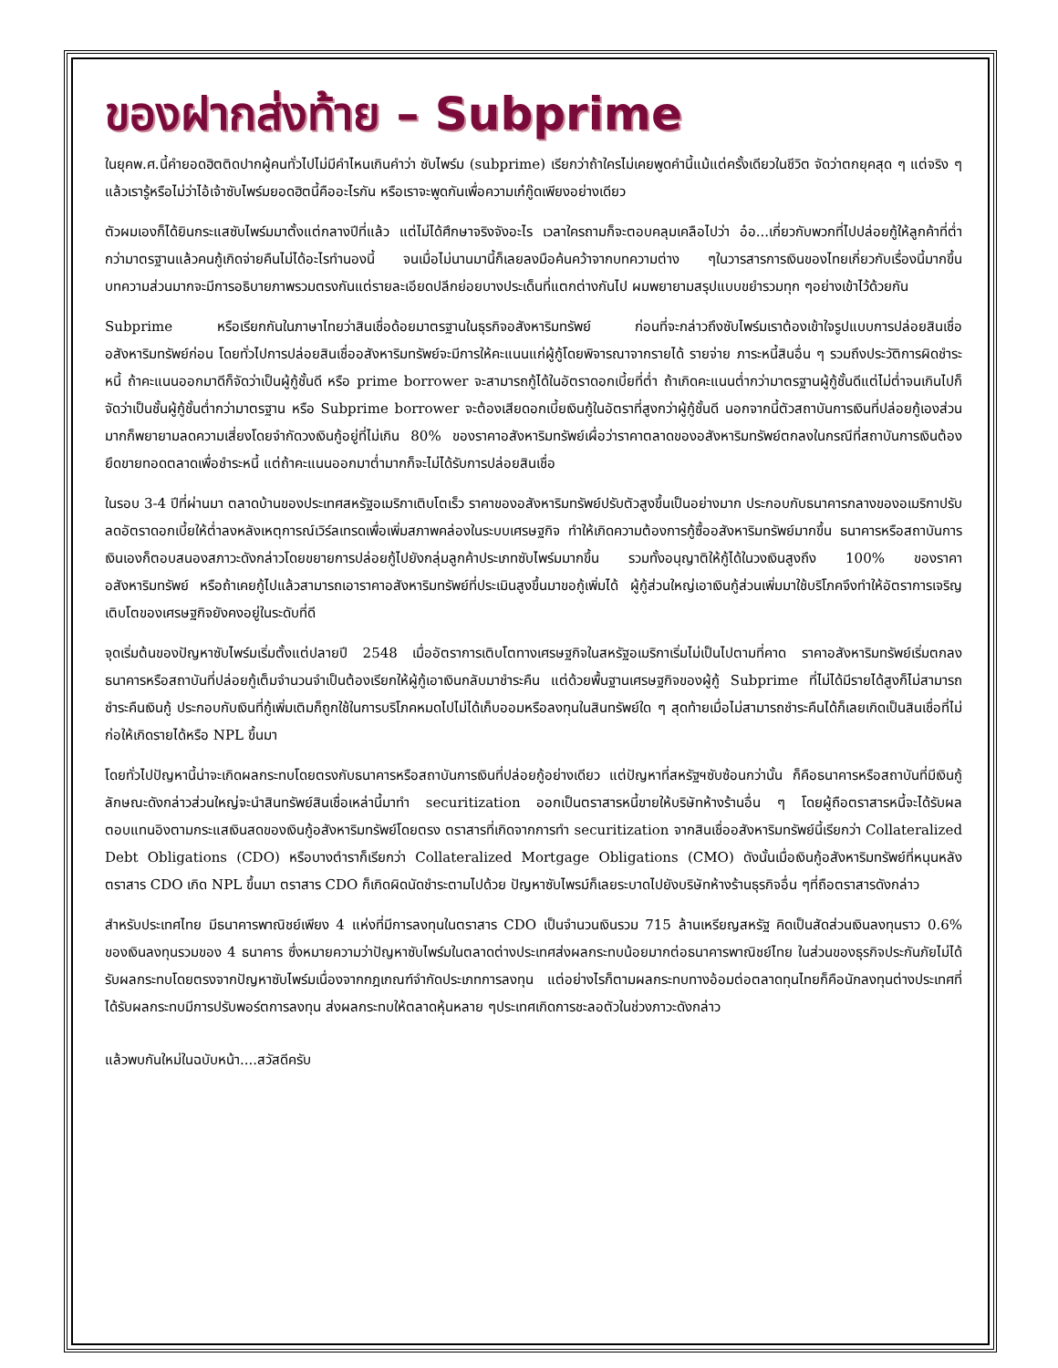ของฝากส่งท้าย – Subprime
ในยุคพ.ศ.นี้คำยอดฮิตติดปากผู้คนทั่วไปไม่มีคำไหนเกินคำว่า ซับไพร์ม (subprime) เรียกว่าถ้าใครไม่เคยพูดคำนี้แม้แต่ครั้งเดียวในชีวิต จัดว่าตกยุคสุด ๆ แต่จริง ๆแล้วเรารู้หรือไม่ว่าไอ้เจ้าซับไพร์มยอดฮิตนี้คืออะไรกัน หรือเราจะพูดกันเพื่อความเก๋กู๊ดเพียงอย่างเดียว
ตัวผมเองก็ได้ยินกระแสซับไพร์มมาตั้งแต่กลางปีที่แล้ว แต่ไม่ได้ศึกษาจริงจังอะไร เวลาใครถามก็จะตอบคลุมเคลือไปว่า อ๋อ...เกี่ยวกับพวกที่ไปปล่อยกู้ให้ลูกค้าที่ต่ำกว่ามาตรฐานแล้วคนกู้เกิดจ่ายคืนไม่ได้อะไรทำนองนี้ จนเมื่อไม่นานมานี้ก็เลยลงมือค้นคว้าจากบทความต่าง ๆในวารสารการเงินของไทยเกี่ยวกับเรื่องนี้มากขึ้น บทความส่วนมากจะมีการอธิบายภาพรวมตรงกันแต่รายละเอียดปลีกย่อยบางประเด็นที่แตกต่างกันไป ผมพยายามสรุปแบบขยำรวมทุก ๆอย่างเข้าไว้ด้วยกัน
Subprime หรือเรียกกันในภาษาไทยว่าสินเชื่อด้อยมาตรฐานในธุรกิจอสังหาริมทรัพย์ ก่อนที่จะกล่าวถึงซับไพร์มเราต้องเข้าใจรูปแบบการปล่อยสินเชื่ออสังหาริมทรัพย์ก่อน โดยทั่วไปการปล่อยสินเชื่ออสังหาริมทรัพย์จะมีการให้คะแนนแก่ผู้กู้โดยพิจารณาจากรายได้ รายจ่าย ภาระหนี้สินอื่น ๆ รวมถึงประวัติการผิดชำระหนี้ ถ้าคะแนนออกมาดีก็จัดว่าเป็นผู้กู้ชั้นดี หรือ prime borrower จะสามารถกู้ได้ในอัตราดอกเบี้ยที่ต่ำ ถ้าเกิดคะแนนต่ำกว่ามาตรฐานผู้กู้ชั้นดีแต่ไม่ต่ำจนเกินไปก็จัดว่าเป็นชั้นผู้กู้ชั้นต่ำกว่ามาตรฐาน หรือ Subprime borrower จะต้องเสียดอกเบี้ยเงินกู้ในอัตราที่สูงกว่าผู้กู้ชั้นดี นอกจากนี้ตัวสถาบันการเงินที่ปล่อยกู้เองส่วนมากก็พยายามลดความเสี่ยงโดยจำกัดวงเงินกู้อยู่ที่ไม่เกิน 80% ของราคาอสังหาริมทรัพย์เผื่อว่าราคาตลาดของอสังหาริมทรัพย์ตกลงในกรณีที่สถาบันการเงินต้องยึดขายทอดตลาดเพื่อชำระหนี้ แต่ถ้าคะแนนออกมาต่ำมากก็จะไม่ได้รับการปล่อยสินเชื่อ
ในรอบ 3-4 ปีที่ผ่านมา ตลาดบ้านของประเทศสหรัฐอเมริกาเติบโตเร็ว ราคาของอสังหาริมทรัพย์ปรับตัวสูงขึ้นเป็นอย่างมาก ประกอบกับธนาคารกลางของอเมริกาปรับลดอัตราดอกเบี้ยให้ต่ำลงหลังเหตุการณ์เวิร์ลเทรดเพื่อเพิ่มสภาพคล่องในระบบเศรษฐกิจ ทำให้เกิดความต้องการกู้ซื้ออสังหาริมทรัพย์มากขึ้น ธนาคารหรือสถาบันการเงินเองก็ตอบสนองสภาวะดังกล่าวโดยขยายการปล่อยกู้ไปยังกลุ่มลูกค้าประเภทซับไพร์มมากขึ้น รวมทั้งอนุญาติให้กู้ได้ในวงเงินสูงถึง 100% ของราคาอสังหาริมทรัพย์ หรือถ้าเคยกู้ไปแล้วสามารถเอาราคาอสังหาริมทรัพย์ที่ประเมินสูงขึ้นมาขอกู้เพิ่มได้ ผู้กู้ส่วนใหญ่เอาเงินกู้ส่วนเพิ่มมาใช้บริโภคจึงทำให้อัตราการเจริญเติบโตของเศรษฐกิจยังคงอยู่ในระดับที่ดี
จุดเริ่มต้นของปัญหาซับไพร์มเริ่มตั้งแต่ปลายปี 2548 เมื่ออัตราการเติบโตทางเศรษฐกิจในสหรัฐอเมริกาเริ่มไม่เป็นไปตามที่คาด ราคาอสังหาริมทรัพย์เริ่มตกลง ธนาคารหรือสถาบันที่ปล่อยกู้เต็มจำนวนจำเป็นต้องเรียกให้ผู้กู้เอาเงินกลับมาชำระคืน แต่ด้วยพื้นฐานเศรษฐกิจของผู้กู้ Subprime ที่ไม่ได้มีรายได้สูงก็ไม่สามารถชำระคืนเงินกู้ ประกอบกับเงินที่กู้เพิ่มเติมก็ถูกใช้ในการบริโภคหมดไปไม่ได้เก็บออมหรือลงทุนในสินทรัพย์ใด ๆ สุดท้ายเมื่อไม่สามารถชำระคืนได้ก็เลยเกิดเป็นสินเชื่อที่ไม่ก่อให้เกิดรายได้หรือ NPL ขึ้นมา
โดยทั่วไปปัญหานี้น่าจะเกิดผลกระทบโดยตรงกับธนาคารหรือสถาบันการเงินที่ปล่อยกู้อย่างเดียว แต่ปัญหาที่สหรัฐฯซับซ้อนกว่านั้น ก็คือธนาคารหรือสถาบันที่มีเงินกู้ลักษณะดังกล่าวส่วนใหญ่จะนำสินทรัพย์สินเชื่อเหล่านี้มาทำ securitization ออกเป็นตราสารหนี้ขายให้บริษัทห้างร้านอื่น ๆ โดยผู้ถือตราสารหนี้จะได้รับผลตอบแทนอิงตามกระแสเงินสดของเงินกู้อสังหาริมทรัพย์โดยตรง ตราสารที่เกิดจากการทำ securitization จากสินเชื่ออสังหาริมทรัพย์นี้เรียกว่า Collateralized Debt Obligations (CDO) หรือบางตำราก็เรียกว่า Collateralized Mortgage Obligations (CMO) ดังนั้นเมื่อเงินกู้อสังหาริมทรัพย์ที่หนุนหลังตราสาร CDO เกิด NPL ขึ้นมา ตราสาร CDO ก็เกิดผิดนัดชำระตามไปด้วย ปัญหาซับไพรม์ก็เลยระบาดไปยังบริษัทห้างร้านธุรกิจอื่น ๆที่ถือตราสารดังกล่าว
สำหรับประเทศไทย มีธนาคารพาณิชย์เพียง 4 แห่งที่มีการลงทุนในตราสาร CDO เป็นจำนวนเงินรวม 715 ล้านเหรียญสหรัฐ คิดเป็นสัดส่วนเงินลงทุนราว 0.6% ของเงินลงทุนรวมของ 4 ธนาคาร ซึ่งหมายความว่าปัญหาซับไพร์มในตลาดต่างประเทศส่งผลกระทบน้อยมากต่อธนาคารพาณิชย์ไทย ในส่วนของธุรกิจประกันภัยไม่ได้รับผลกระทบโดยตรงจากปัญหาซับไพร์มเนื่องจากกฎเกณฑ์จำกัดประเภทการลงทุน แต่อย่างไรก็ตามผลกระทบทางอ้อมต่อตลาดทุนไทยก็คือนักลงทุนต่างประเทศที่ได้รับผลกระทบมีการปรับพอร์ตการลงทุน ส่งผลกระทบให้ตลาดหุ้นหลาย ๆประเทศเกิดการชะลอตัวในช่วงภาวะดังกล่าว
แล้วพบกันใหม่ในฉบับหน้า....สวัสดีครับ